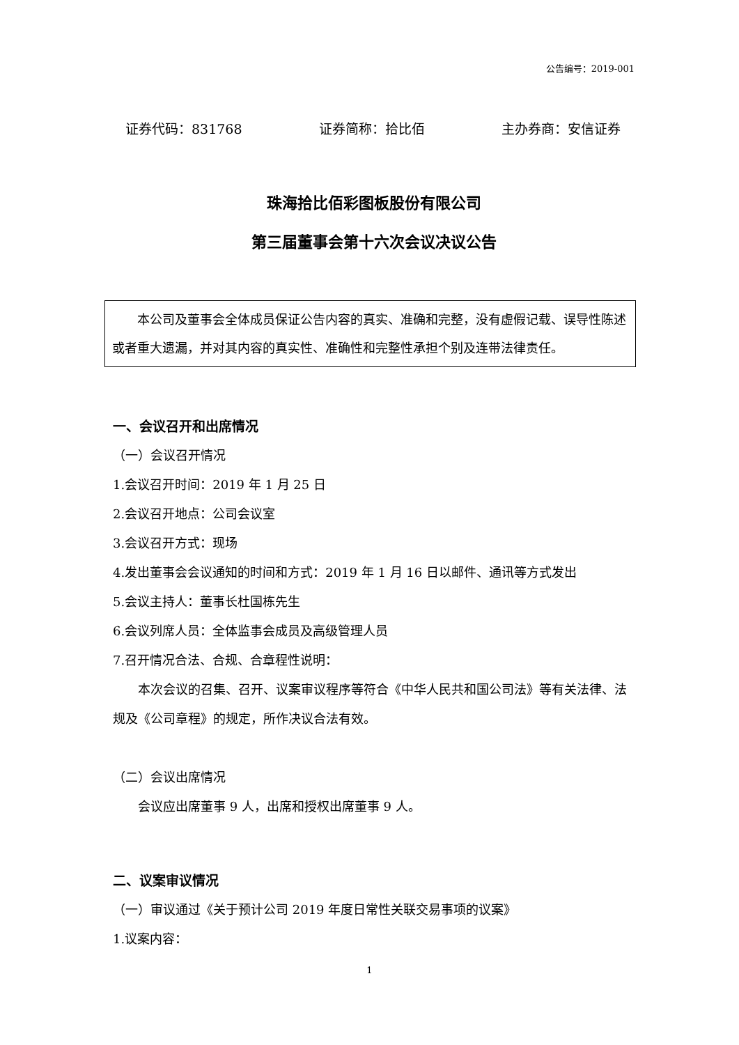公告编号：2019-001
证券代码：831768 证券简称：拾比佰 主办券商：安信证券
珠海拾比佰彩图板股份有限公司
第三届董事会第十六次会议决议公告
本公司及董事会全体成员保证公告内容的真实、准确和完整，没有虚假记载、误导性陈述或者重大遗漏，并对其内容的真实性、准确性和完整性承担个别及连带法律责任。
一、会议召开和出席情况
（一）会议召开情况
1.会议召开时间：2019 年 1 月 25 日
2.会议召开地点：公司会议室
3.会议召开方式：现场
4.发出董事会会议通知的时间和方式：2019 年 1 月 16 日以邮件、通讯等方式发出
5.会议主持人：董事长杜国栋先生
6.会议列席人员：全体监事会成员及高级管理人员
7.召开情况合法、合规、合章程性说明：
本次会议的召集、召开、议案审议程序等符合《中华人民共和国公司法》等有关法律、法规及《公司章程》的规定，所作决议合法有效。
（二）会议出席情况
会议应出席董事 9 人，出席和授权出席董事 9 人。
二、议案审议情况
（一）审议通过《关于预计公司 2019 年度日常性关联交易事项的议案》
1.议案内容：
1